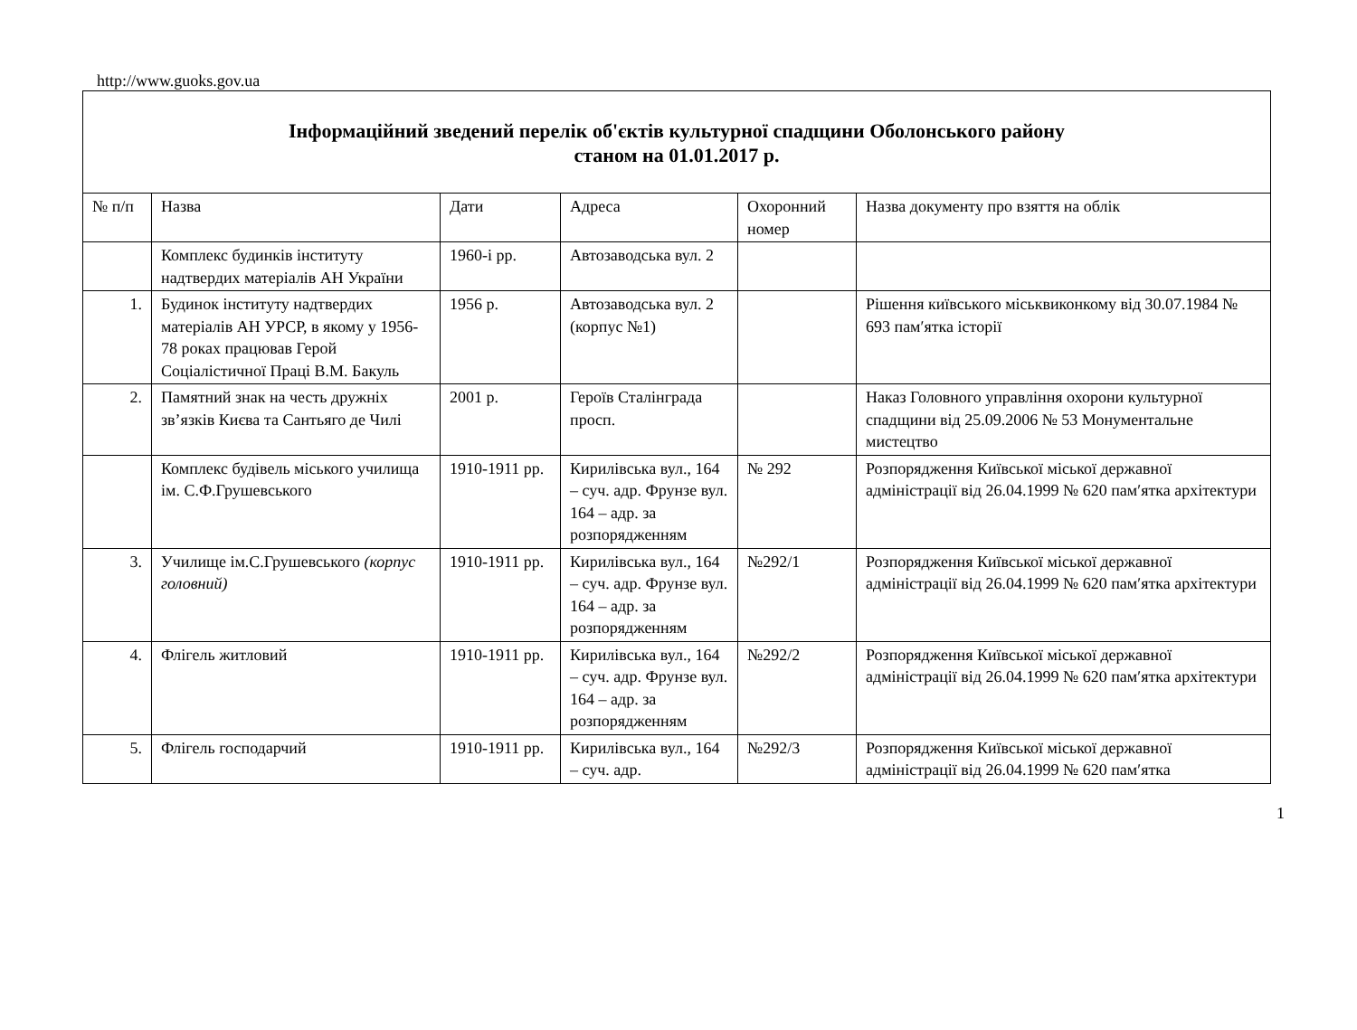http://www.guoks.gov.ua
| Інформаційний зведений перелік об'єктів культурної спадщини Оболонського району станом на 01.01.2017 р. | | | | | |
| № п/п | Назва | Дати | Адреса | Охоронний номер | Назва документу про взяття на облік |
| | Комплекс будинків інституту надтвердих матеріалів АН України | 1960-і рр. | Автозаводська вул. 2 | | |
| 1. | Будинок інституту надтвердих матеріалів АН УРСР, в якому у 1956-78 роках працював Герой Соціалістичної Праці В.М. Бакуль | 1956 р. | Автозаводська вул. 2 (корпус №1) | | Рішення київського міськвиконкому від 30.07.1984 № 693 пам′ятка історії |
| 2. | Памятний знак на честь дружніх зв’язків Києва та Сантьяго де Чилі | 2001 р. | Героїв Сталінграда просп. | | Наказ Головного управління охорони культурної спадщини від 25.09.2006 № 53 Монументальне мистецтво |
| | Комплекс будівель міського училища ім. С.Ф.Грушевського | 1910-1911 рр. | Кирилівська вул., 164 – суч. адр. Фрунзе вул. 164 – адр. за розпорядженням | № 292 | Розпорядження Київської міської державної адміністрації від 26.04.1999 № 620 пам′ятка архітектури |
| 3. | Училище ім.С.Грушевського (корпус головний) | 1910-1911 рр. | Кирилівська вул., 164 – суч. адр. Фрунзе вул. 164 – адр. за розпорядженням | №292/1 | Розпорядження Київської міської державної адміністрації від 26.04.1999 № 620 пам′ятка архітектури |
| 4. | Флігель житловий | 1910-1911 рр. | Кирилівська вул., 164 – суч. адр. Фрунзе вул. 164 – адр. за розпорядженням | №292/2 | Розпорядження Київської міської державної адміністрації від 26.04.1999 № 620 пам′ятка архітектури |
| 5. | Флігель господарчий | 1910-1911 рр. | Кирилівська вул., 164 – суч. адр. | №292/3 | Розпорядження Київської міської державної адміністрації від 26.04.1999 № 620 пам′ятка |
1